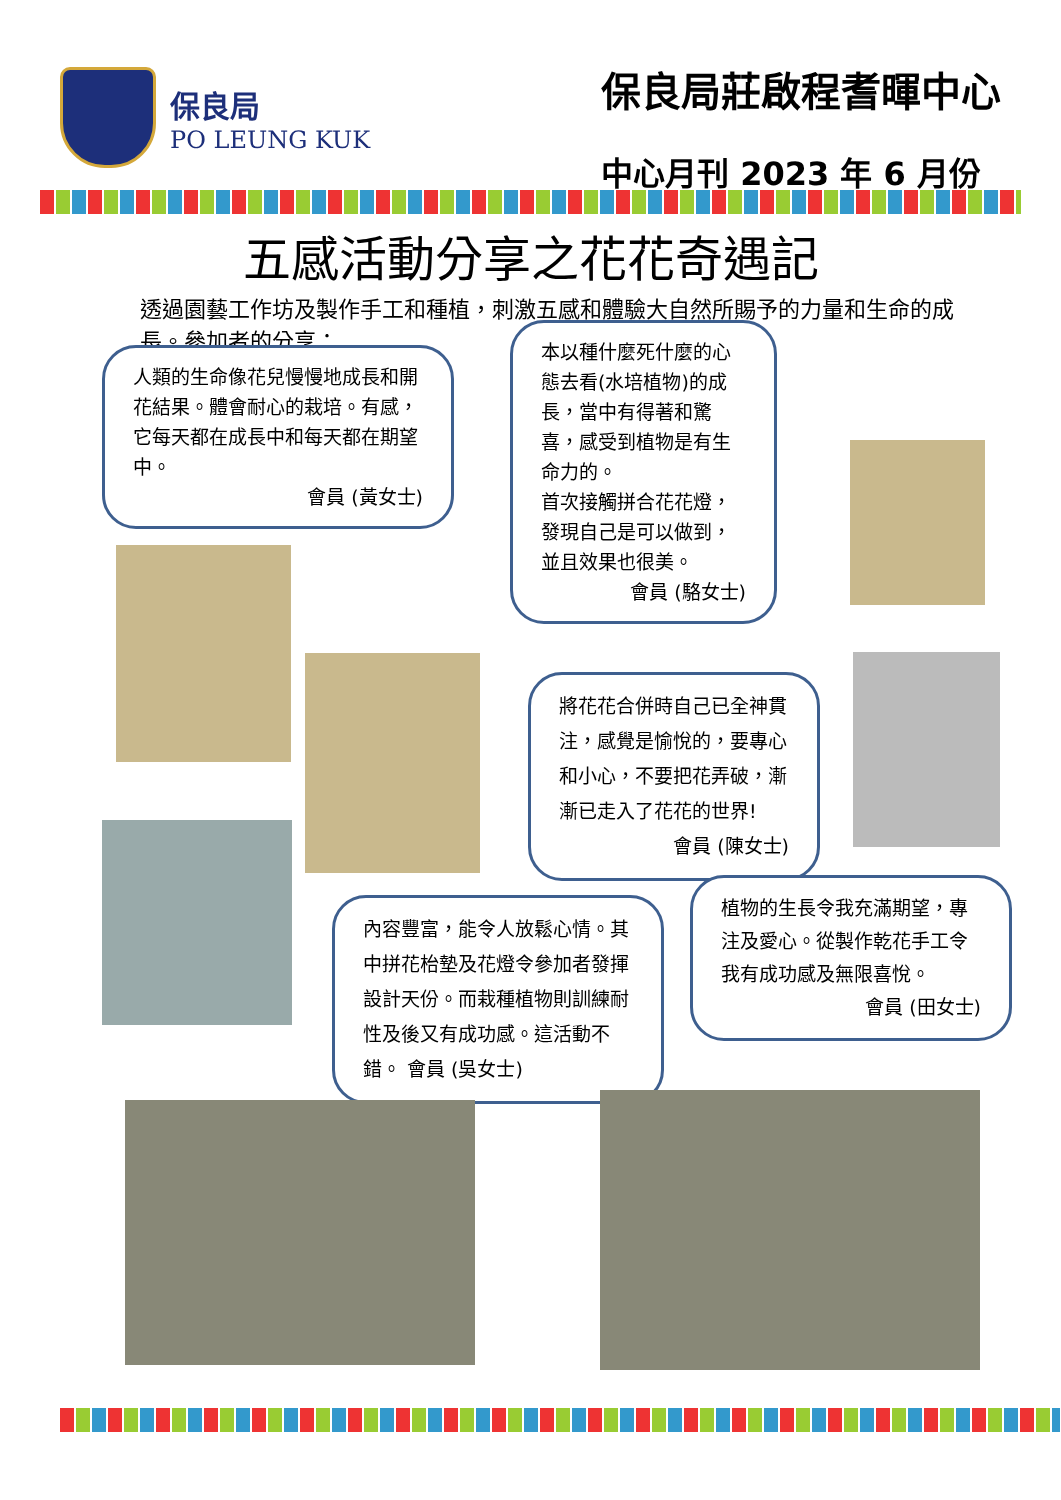保良局
PO LEUNG KUK
保良局莊啟程耆暉中心
中心月刊 2023 年 6 月份
五感活動分享之花花奇遇記
透過園藝工作坊及製作手工和種植，刺激五感和體驗大自然所賜予的力量和生命的成長。參加者的分享：
人類的生命像花兒慢慢地成長和開花結果。體會耐心的栽培。有感，它每天都在成長中和每天都在期望中。
會員 (黃女士)
本以種什麼死什麼的心態去看(水培植物)的成長，當中有得著和驚喜，感受到植物是有生命力的。
首次接觸拼合花花燈，發現自己是可以做到，並且效果也很美。
會員 (駱女士)
將花花合併時自己已全神貫注，感覺是愉悅的，要專心和小心，不要把花弄破，漸漸已走入了花花的世界!
會員 (陳女士)
植物的生長令我充滿期望，專注及愛心。從製作乾花手工令我有成功感及無限喜悅。
會員 (田女士)
內容豐富，能令人放鬆心情。其中拼花枱墊及花燈令參加者發揮設計天份。而栽種植物則訓練耐性及後又有成功感。這活動不錯。 會員 (吳女士)